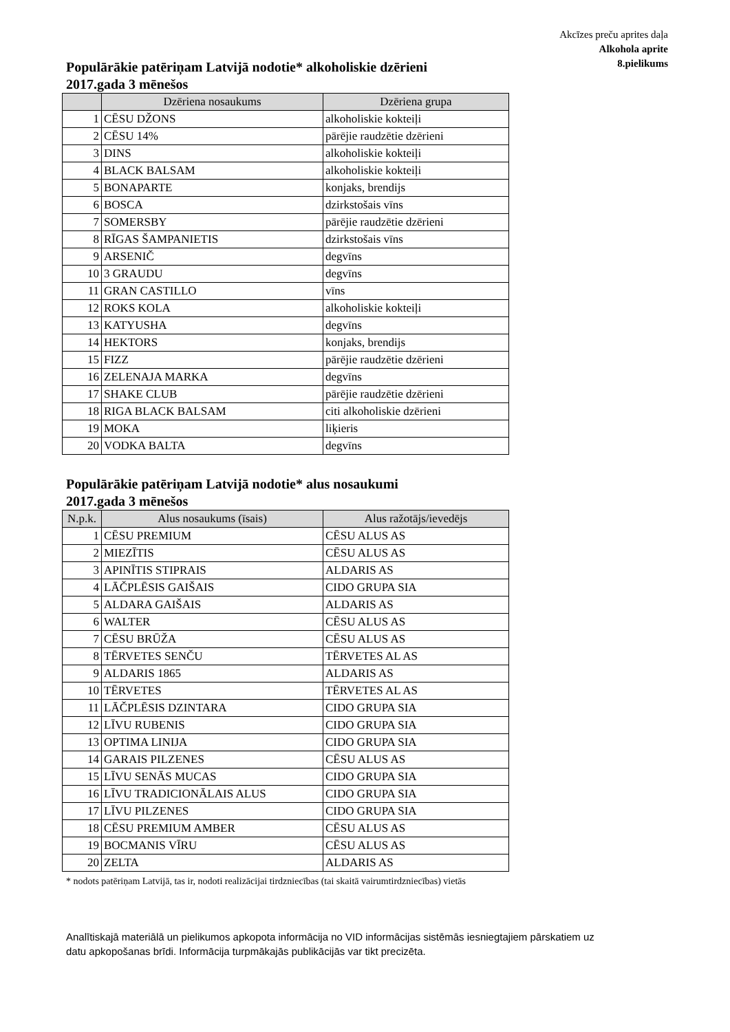Akcīzes preču aprites daļa
Alkohola aprite
8.pielikums
Populārākie patēriņam Latvijā nodotie* alkoholiskie dzērieni
2017.gada 3 mēnešos
| | Dzēriena nosaukums | Dzēriena grupa |
| --- | --- | --- |
| 1 | CĒSU DŽONS | alkoholiskie kokteiļi |
| 2 | CĒSU 14% | pārējie raudzētie dzērieni |
| 3 | DINS | alkoholiskie kokteiļi |
| 4 | BLACK BALSAM | alkoholiskie kokteiļi |
| 5 | BONAPARTE | konjaks, brendijs |
| 6 | BOSCA | dzirkstošais vīns |
| 7 | SOMERSBY | pārējie raudzētie dzērieni |
| 8 | RĪGAS ŠAMPANIETIS | dzirkstošais vīns |
| 9 | ARSENIČ | degvīns |
| 10 | 3 GRAUDU | degvīns |
| 11 | GRAN CASTILLO | vīns |
| 12 | ROKS KOLA | alkoholiskie kokteiļi |
| 13 | KATYUSHA | degvīns |
| 14 | HEKTORS | konjaks, brendijs |
| 15 | FIZZ | pārējie raudzētie dzērieni |
| 16 | ZELENAJA MARKA | degvīns |
| 17 | SHAKE CLUB | pārējie raudzētie dzērieni |
| 18 | RIGA BLACK BALSAM | citi alkoholiskie dzērieni |
| 19 | MOKA | liķieris |
| 20 | VODKA BALTA | degvīns |
Populārākie patēriņam Latvijā nodotie* alus nosaukumi
2017.gada 3 mēnešos
| N.p.k. | Alus nosaukums (īsais) | Alus ražotājs/ievedējs |
| --- | --- | --- |
| 1 | CĒSU PREMIUM | CĒSU ALUS AS |
| 2 | MIEZĪTIS | CĒSU ALUS AS |
| 3 | APINĪTIS STIPRAIS | ALDARIS AS |
| 4 | LĀČPLĒSIS GAIŠAIS | CIDO GRUPA SIA |
| 5 | ALDARA GAIŠAIS | ALDARIS AS |
| 6 | WALTER | CĒSU ALUS AS |
| 7 | CĒSU BRŪŽA | CĒSU ALUS AS |
| 8 | TĒRVETES SENČU | TĒRVETES AL AS |
| 9 | ALDARIS 1865 | ALDARIS AS |
| 10 | TĒRVETES | TĒRVETES AL AS |
| 11 | LĀČPLĒSIS DZINTARA | CIDO GRUPA SIA |
| 12 | LĪVU RUBENIS | CIDO GRUPA SIA |
| 13 | OPTIMA LINIJA | CIDO GRUPA SIA |
| 14 | GARAIS PILZENES | CĒSU ALUS AS |
| 15 | LĪVU SENĀS MUCAS | CIDO GRUPA SIA |
| 16 | LĪVU TRADICIONĀLAIS ALUS | CIDO GRUPA SIA |
| 17 | LĪVU PILZENES | CIDO GRUPA SIA |
| 18 | CĒSU PREMIUM AMBER | CĒSU ALUS AS |
| 19 | BOCMANIS VĪRU | CĒSU ALUS AS |
| 20 | ZELTA | ALDARIS AS |
* nodots patēriņam Latvijā, tas ir, nodoti realizācijai tirdzniecības (tai skaitā vairumtirdzniecības) vietās
Analītiskajā materiālā un pielikumos apkopota informācija no VID informācijas sistēmās iesniegtajiem pārskatiem uz datu apkopošanas brīdi. Informācija turpmākajās publikācijās var tikt precizēta.